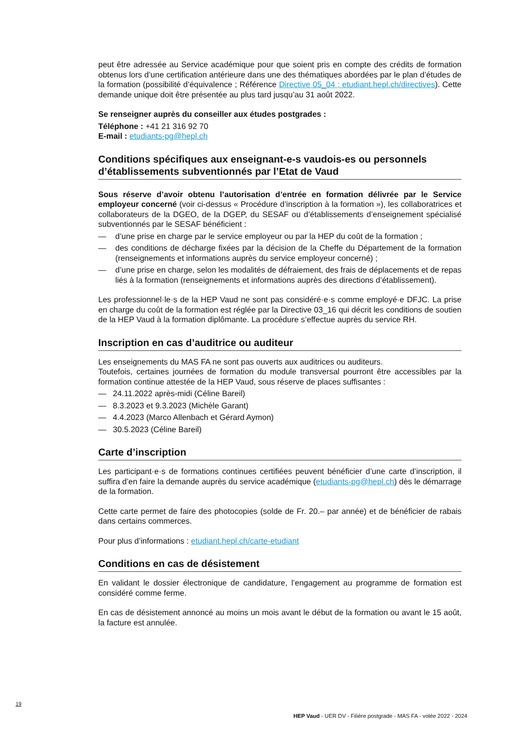peut être adressée au Service académique pour que soient pris en compte des crédits de formation obtenus lors d’une certification antérieure dans une des thématiques abordées par le plan d’études de la formation (possibilité d’équivalence ; Référence Directive 05_04 ; etudiant.hepl.ch/directives). Cette demande unique doit être présentée au plus tard jusqu’au 31 août 2022.
Se renseigner auprès du conseiller aux études postgrades :
Téléphone : +41 21 316 92 70
E-mail : etudiants-pg@hepl.ch
Conditions spécifiques aux enseignant-e-s vaudois-es ou personnels d’établissements subventionnés par l’Etat de Vaud
Sous réserve d’avoir obtenu l’autorisation d’entrée en formation délivrée par le Service employeur concerné (voir ci-dessus « Procédure d’inscription à la formation »), les collaboratrices et collaborateurs de la DGEO, de la DGEP, du SESAF ou d’établissements d’enseignement spécialisé subventionnés par le SESAF bénéficient :
— d’une prise en charge par le service employeur ou par la HEP du coût de la formation ;
— des conditions de décharge fixées par la décision de la Cheffe du Département de la formation (renseignements et informations auprès du service employeur concerné) ;
— d’une prise en charge, selon les modalités de défraiement, des frais de déplacements et de repas liés à la formation (renseignements et informations auprès des directions d’établissement).
Les professionnel·le·s de la HEP Vaud ne sont pas considéré·e·s comme employé·e DFJC. La prise en charge du coût de la formation est réglée par la Directive 03_16 qui décrit les conditions de soutien de la HEP Vaud à la formation diplômante. La procédure s’effectue auprès du service RH.
Inscription en cas d’auditrice ou auditeur
Les enseignements du MAS FA ne sont pas ouverts aux auditrices ou auditeurs.
Toutefois, certaines journées de formation du module transversal pourront être accessibles par la formation continue attestée de la HEP Vaud, sous réserve de places suffisantes :
— 24.11.2022 après-midi (Céline Bareil)
— 8.3.2023 et 9.3.2023 (Michèle Garant)
— 4.4.2023 (Marco Allenbach et Gérard Aymon)
— 30.5.2023 (Céline Bareil)
Carte d’inscription
Les participant·e·s de formations continues certifiées peuvent bénéficier d’une carte d’inscription, il suffira d’en faire la demande auprès du service académique (etudiants-pg@hepl.ch) dès le démarrage de la formation.
Cette carte permet de faire des photocopies (solde de Fr. 20.– par année) et de bénéficier de rabais dans certains commerces.
Pour plus d’informations : etudiant.hepl.ch/carte-etudiant
Conditions en cas de désistement
En validant le dossier électronique de candidature, l’engagement au programme de formation est considéré comme ferme.
En cas de désistement annoncé au moins un mois avant le début de la formation ou avant le 15 août, la facture est annulée.
19
HEP Vaud - UER DV - Filière postgrade - MAS FA - volée 2022 - 2024